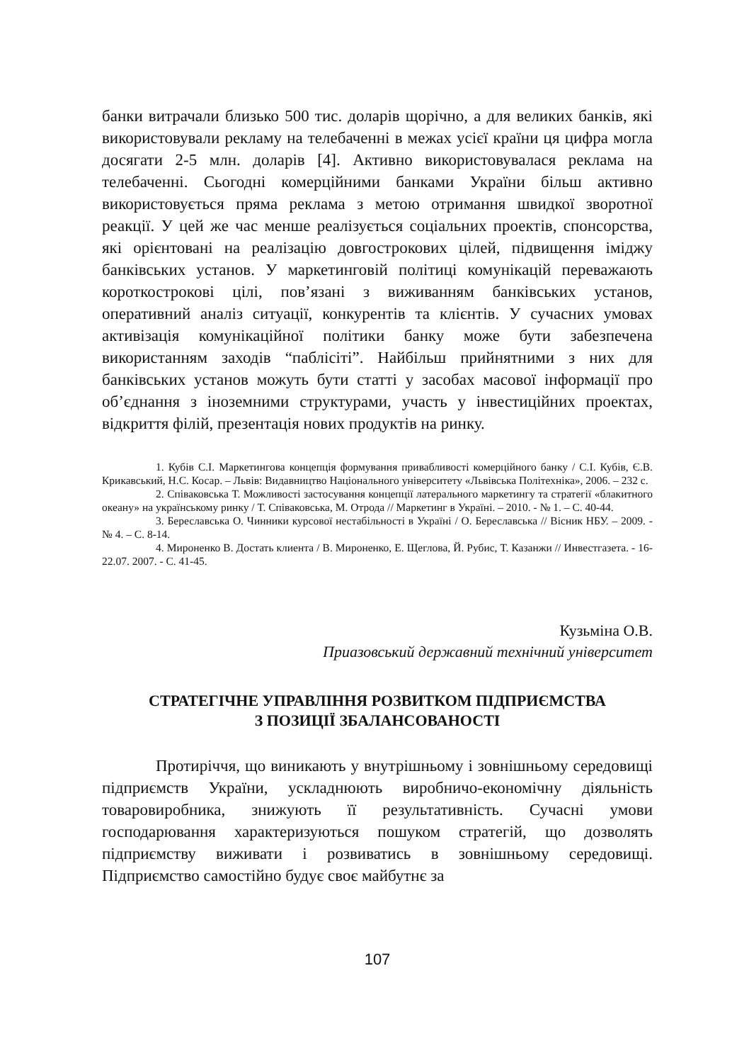банки витрачали близько 500 тис. доларів щорічно, а для великих банків, які використовували рекламу на телебаченні в межах усієї країни ця цифра могла досягати 2-5 млн. доларів [4]. Активно використовувалася реклама на телебаченні. Сьогодні комерційними банками України більш активно використовується пряма реклама з метою отримання швидкої зворотної реакції. У цей же час менше реалізується соціальних проектів, спонсорства, які орієнтовані на реалізацію довгострокових цілей, підвищення іміджу банківських установ. У маркетинговій політиці комунікацій переважають короткострокові цілі, пов’язані з виживанням банківських установ, оперативний аналіз ситуації, конкурентів та клієнтів. У сучасних умовах активізація комунікаційної політики банку може бути забезпечена використанням заходів “паблісіті”. Найбільш прийнятними з них для банківських установ можуть бути статті у засобах масової інформації про об’єднання з іноземними структурами, участь у інвестиційних проектах, відкриття філій, презентація нових продуктів на ринку.
1. Кубів С.І. Маркетингова концепція формування привабливості комерційного банку / С.І. Кубів, Є.В. Крикавський, Н.С. Косар. – Львів: Видавництво Національного університету «Львівська Політехніка», 2006. – 232 с.
2. Співаковська Т. Можливості застосування концепції латерального маркетингу та стратегії «блакитного океану» на українському ринку / Т. Співаковська, М. Отрода // Маркетинг в Україні. – 2010. - № 1. – С. 40-44.
3. Береславська О. Чинники курсової нестабільності в Україні / О. Береславська // Вісник НБУ. – 2009. - № 4. – С. 8-14.
4. Мироненко В. Достать клиента / В. Мироненко, Е. Щеглова, Й. Рубис, Т. Казанжи // Инвестгазета. - 16-22.07. 2007. - С. 41-45.
Кузьміна О.В.
Приазовський державний технічний університет
СТРАТЕГІЧНЕ УПРАВЛІННЯ РОЗВИТКОМ ПІДПРИЄМСТВА
З ПОЗИЦІЇ ЗБАЛАНСОВАНОСТІ
Протиріччя, що виникають у внутрішньому і зовнішньому середовищі підприємств України, ускладнюють виробничо-економічну діяльність товаровиробника, знижують її результативність. Сучасні умови господарювання характеризуються пошуком стратегій, що дозволять підприємству виживати і розвиватись в зовнішньому середовищі. Підприємство самостійно будує своє майбутнє за
107